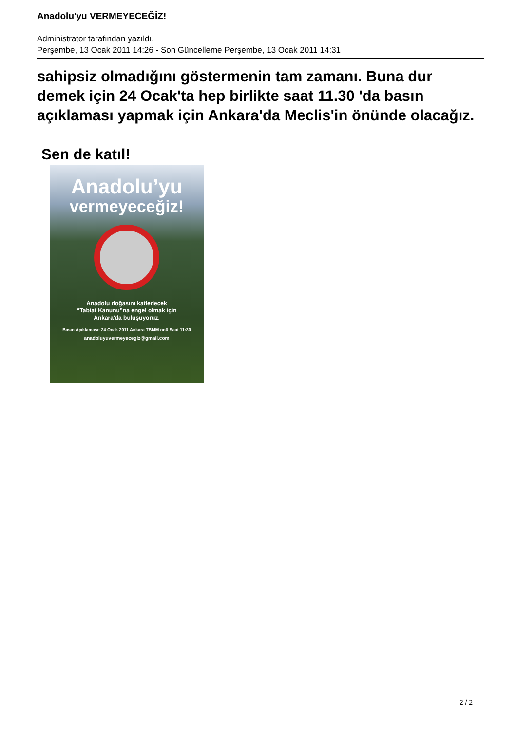Anadolu'yu VERMEYECEĞİZ!
Administrator tarafından yazıldı.
Perşembe, 13 Ocak 2011 14:26 - Son Güncelleme Perşembe, 13 Ocak 2011 14:31
sahipsiz olmadığını göstermenin tam zamanı. Buna dur demek için 24 Ocak'ta hep birlikte saat 11.30 'da basın açıklaması yapmak için Ankara'da Meclis'in önünde olacağız.
Sen de katıl!
Anadolu’yu
vermeyeceğiz!
Anadolu doğasını katledecek
“Tabiat Kanunu”na engel olmak için
Ankara'da buluşuyoruz.
Basın Açıklaması: 24 Ocak 2011 Ankara TBMM önü Saat 11:30
anadoluyuvermeyecegiz@gmail.com
2 / 2